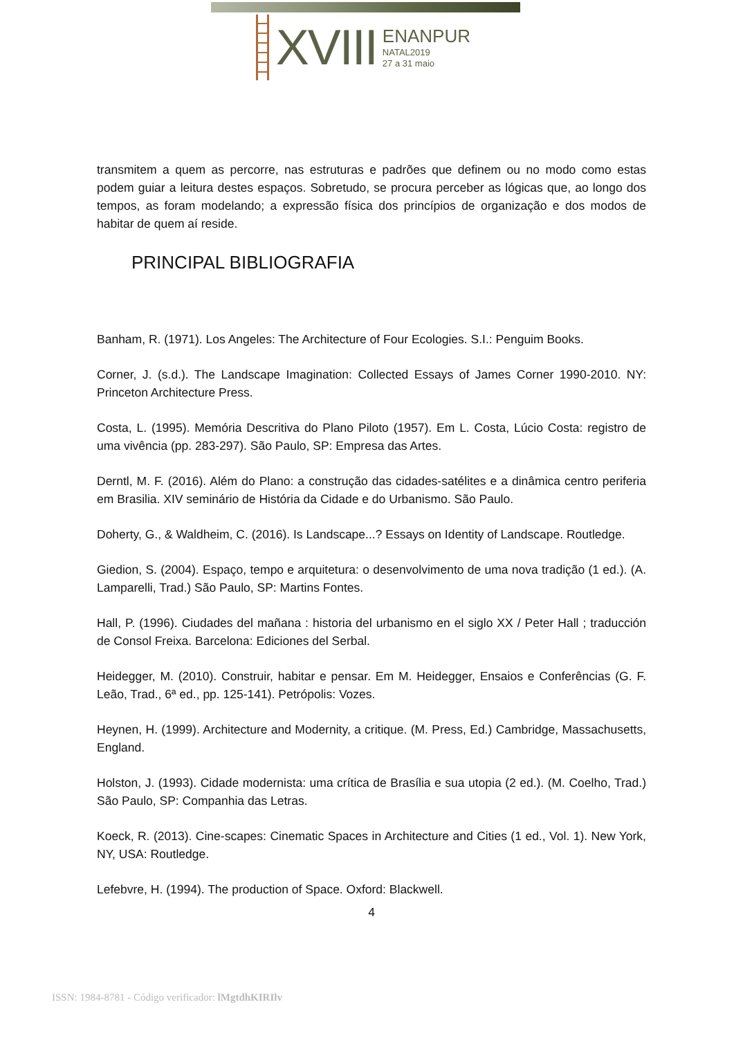XVIII
ENANPUR
NATAL2019
27 a 31 maio
transmitem a quem as percorre, nas estruturas e padrões que definem ou no modo como estas podem guiar a leitura destes espaços. Sobretudo, se procura perceber as lógicas que, ao longo dos tempos, as foram modelando; a expressão física dos princípios de organização e dos modos de habitar de quem aí reside.
PRINCIPAL BIBLIOGRAFIA
Banham, R. (1971). Los Angeles: The Architecture of Four Ecologies. S.I.: Penguim Books.
Corner, J. (s.d.). The Landscape Imagination: Collected Essays of James Corner 1990-2010. NY: Princeton Architecture Press.
Costa, L. (1995). Memória Descritiva do Plano Piloto (1957). Em L. Costa, Lúcio Costa: registro de uma vivência (pp. 283-297). São Paulo, SP: Empresa das Artes.
Derntl, M. F. (2016). Além do Plano: a construção das cidades-satélites e a dinâmica centro periferia em Brasilia. XIV seminário de História da Cidade e do Urbanismo. São Paulo.
Doherty, G., & Waldheim, C. (2016). Is Landscape...? Essays on Identity of Landscape. Routledge.
Giedion, S. (2004). Espaço, tempo e arquitetura: o desenvolvimento de uma nova tradição (1 ed.). (A. Lamparelli, Trad.) São Paulo, SP: Martins Fontes.
Hall, P. (1996). Ciudades del mañana : historia del urbanismo en el siglo XX / Peter Hall ; traducción de Consol Freixa. Barcelona: Ediciones del Serbal.
Heidegger, M. (2010). Construir, habitar e pensar. Em M. Heidegger, Ensaios e Conferências (G. F. Leão, Trad., 6ª ed., pp. 125-141). Petrópolis: Vozes.
Heynen, H. (1999). Architecture and Modernity, a critique. (M. Press, Ed.) Cambridge, Massachusetts, England.
Holston, J. (1993). Cidade modernista: uma crítica de Brasília e sua utopia (2 ed.). (M. Coelho, Trad.) São Paulo, SP: Companhia das Letras.
Koeck, R. (2013). Cine-scapes: Cinematic Spaces in Architecture and Cities (1 ed., Vol. 1). New York, NY, USA: Routledge.
Lefebvre, H. (1994). The production of Space. Oxford: Blackwell.
4
ISSN: 1984-8781 - Código verificador: lMgtdhKIRIlv